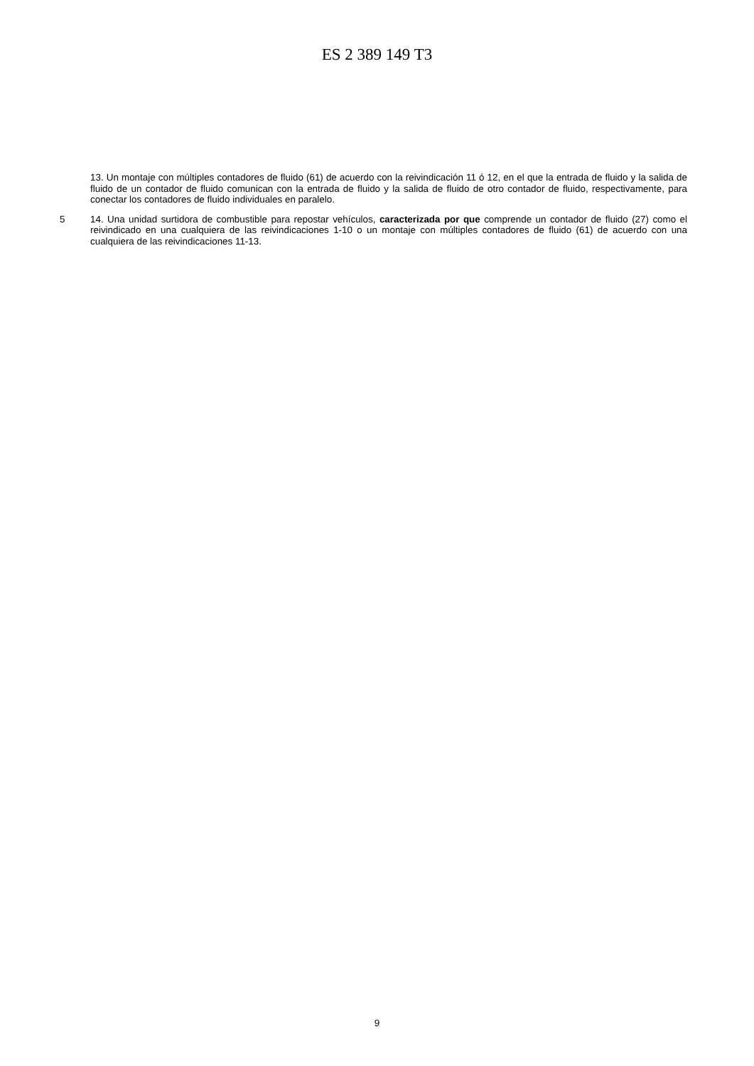ES 2 389 149 T3
13. Un montaje con múltiples contadores de fluido (61) de acuerdo con la reivindicación 11 ó 12, en el que la entrada de fluido y la salida de fluido de un contador de fluido comunican con la entrada de fluido y la salida de fluido de otro contador de fluido, respectivamente, para conectar los contadores de fluido individuales en paralelo.
5 14. Una unidad surtidora de combustible para repostar vehículos, caracterizada por que comprende un contador de fluido (27) como el reivindicado en una cualquiera de las reivindicaciones 1-10 o un montaje con múltiples contadores de fluido (61) de acuerdo con una cualquiera de las reivindicaciones 11-13.
9